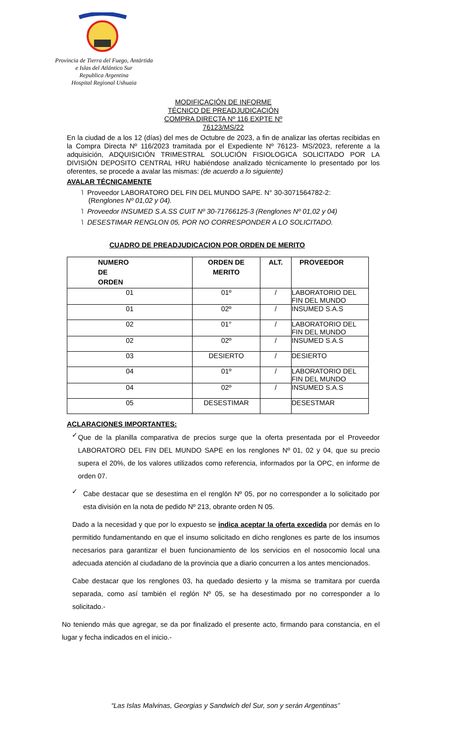Provincia de Tierra del Fuego, Antártida
e Islas del Atlántico Sur
Republica Argentina
Hospital Regional Ushuaia
MODIFICACIÓN DE INFORME
TÉCNICO DE PREADJUDICACIÓN
COMPRA DIRECTA Nº 116 EXPTE Nº
76123/MS/22
En la ciudad de a los 12 (días) del mes de Octubre de 2023, a fin de analizar las ofertas recibidas en la Compra Directa Nº 116/2023 tramitada por el Expediente Nº 76123- MS/2023, referente a la adquisición, ADQUISICIÓN TRIMESTRAL SOLUCIÓN FISIOLOGICA SOLICITADO POR LA DIVISIÓN DEPOSITO CENTRAL HRU habiéndose analizado técnicamente lo presentado por los oferentes, se procede a avalar las mismas: (de acuerdo a lo siguiente)
AVALAR TÉCNICAMENTE
˥ Proveedor LABORATORO DEL FIN DEL MUNDO SAPE. N° 30-3071564782-2:
(Renglones Nº 01,02 y 04).
˥ Proveedor INSUMED S.A.SS CUIT Nº 30-71766125-3 (Renglones Nº 01,02 y 04)
˥ DESESTIMAR RENGLON 05, POR NO CORRESPONDER A LO SOLICITADO.
CUADRO DE PREADJUDICACION POR ORDEN DE MERITO
| NUMERO DE ORDEN | ORDEN DE MERITO | ALT. | PROVEEDOR |
| --- | --- | --- | --- |
| 01 | 01º | / | LABORATORIO DEL FIN DEL MUNDO |
| 01 | 02º | / | INSUMED S.A.S |
| 02 | 01° | / | LABORATORIO DEL FIN DEL MUNDO |
| 02 | 02º | / | INSUMED S.A.S |
| 03 | DESIERTO | / | DESIERTO |
| 04 | 01º | / | LABORATORIO DEL FIN DEL MUNDO |
| 04 | 02º | / | INSUMED S.A.S |
| 05 | DESESTIMAR | | DESESTMAR |
ACLARACIONES IMPORTANTES:
✓
Que de la planilla comparativa de precios surge que la oferta presentada por el Proveedor LABORATORO DEL FIN DEL MUNDO SAPE en los renglones Nº 01, 02 y 04, que su precio supera el 20%, de los valores utilizados como referencia, informados por la OPC, en informe de orden 07.
✓
Cabe destacar que se desestima en el renglón Nº 05, por no corresponder a lo solicitado por esta división en la nota de pedido Nº 213, obrante orden N 05.
Dado a la necesidad y que por lo expuesto se indica aceptar la oferta excedida por demás en lo permitido fundamentando en que el insumo solicitado en dicho renglones es parte de los insumos necesarios para garantizar el buen funcionamiento de los servicios en el nosocomio local una adecuada atención al ciudadano de la provincia que a diario concurren a los antes mencionados.
Cabe destacar que los renglones 03, ha quedado desierto y la misma se tramitara por cuerda separada, como así también el reglón Nº 05, se ha desestimado por no corresponder a lo solicitado.-
No teniendo más que agregar, se da por finalizado el presente acto, firmando para constancia, en el lugar y fecha indicados en el inicio.-
“Las Islas Malvinas, Georgias y Sandwich del Sur, son y serán Argentinas”